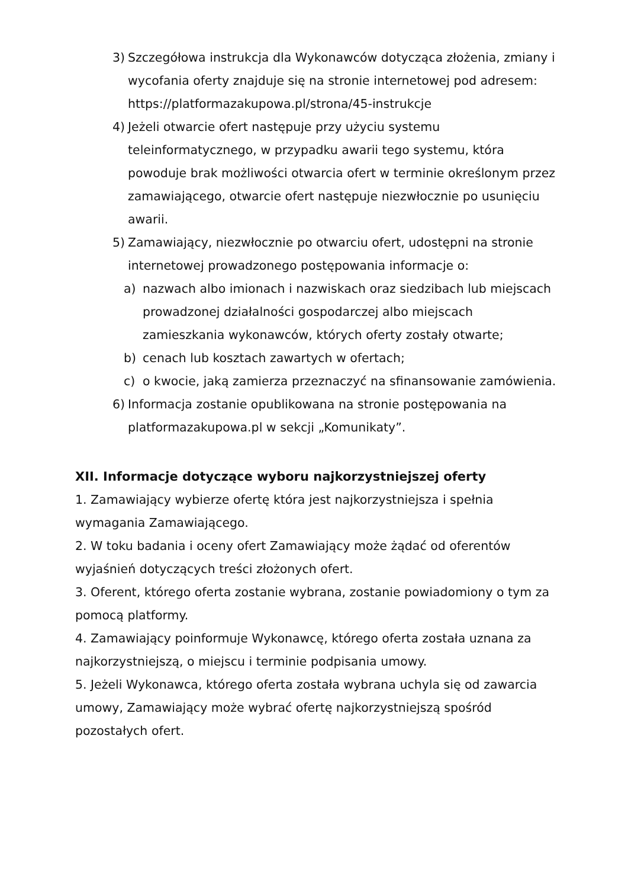3) Szczegółowa instrukcja dla Wykonawców dotycząca złożenia, zmiany i wycofania oferty znajduje się na stronie internetowej pod adresem: https://platformazakupowa.pl/strona/45-instrukcje
4) Jeżeli otwarcie ofert następuje przy użyciu systemu teleinformatycznego, w przypadku awarii tego systemu, która powoduje brak możliwości otwarcia ofert w terminie określonym przez zamawiającego, otwarcie ofert następuje niezwłocznie po usunięciu awarii.
5) Zamawiający, niezwłocznie po otwarciu ofert, udostępni na stronie internetowej prowadzonego postępowania informacje o:
a) nazwach albo imionach i nazwiskach oraz siedzibach lub miejscach prowadzonej działalności gospodarczej albo miejscach zamieszkania wykonawców, których oferty zostały otwarte;
b) cenach lub kosztach zawartych w ofertach;
c) o kwocie, jaką zamierza przeznaczyć na sfinansowanie zamówienia.
6) Informacja zostanie opublikowana na stronie postępowania na platformazakupowa.pl w sekcji „Komunikaty”.
XII. Informacje dotyczące wyboru najkorzystniejszej oferty
1. Zamawiający wybierze ofertę która jest najkorzystniejsza i spełnia wymagania Zamawiającego.
2. W toku badania i oceny ofert Zamawiający może żądać od oferentów wyjaśnień dotyczących treści złożonych ofert.
3. Oferent, którego oferta zostanie wybrana, zostanie powiadomiony o tym za pomocą platformy.
4. Zamawiający poinformuje Wykonawcę, którego oferta została uznana za najkorzystniejszą, o miejscu i terminie podpisania umowy.
5. Jeżeli Wykonawca, którego oferta została wybrana uchyla się od zawarcia umowy, Zamawiający może wybrać ofertę najkorzystniejszą spośród pozostałych ofert.